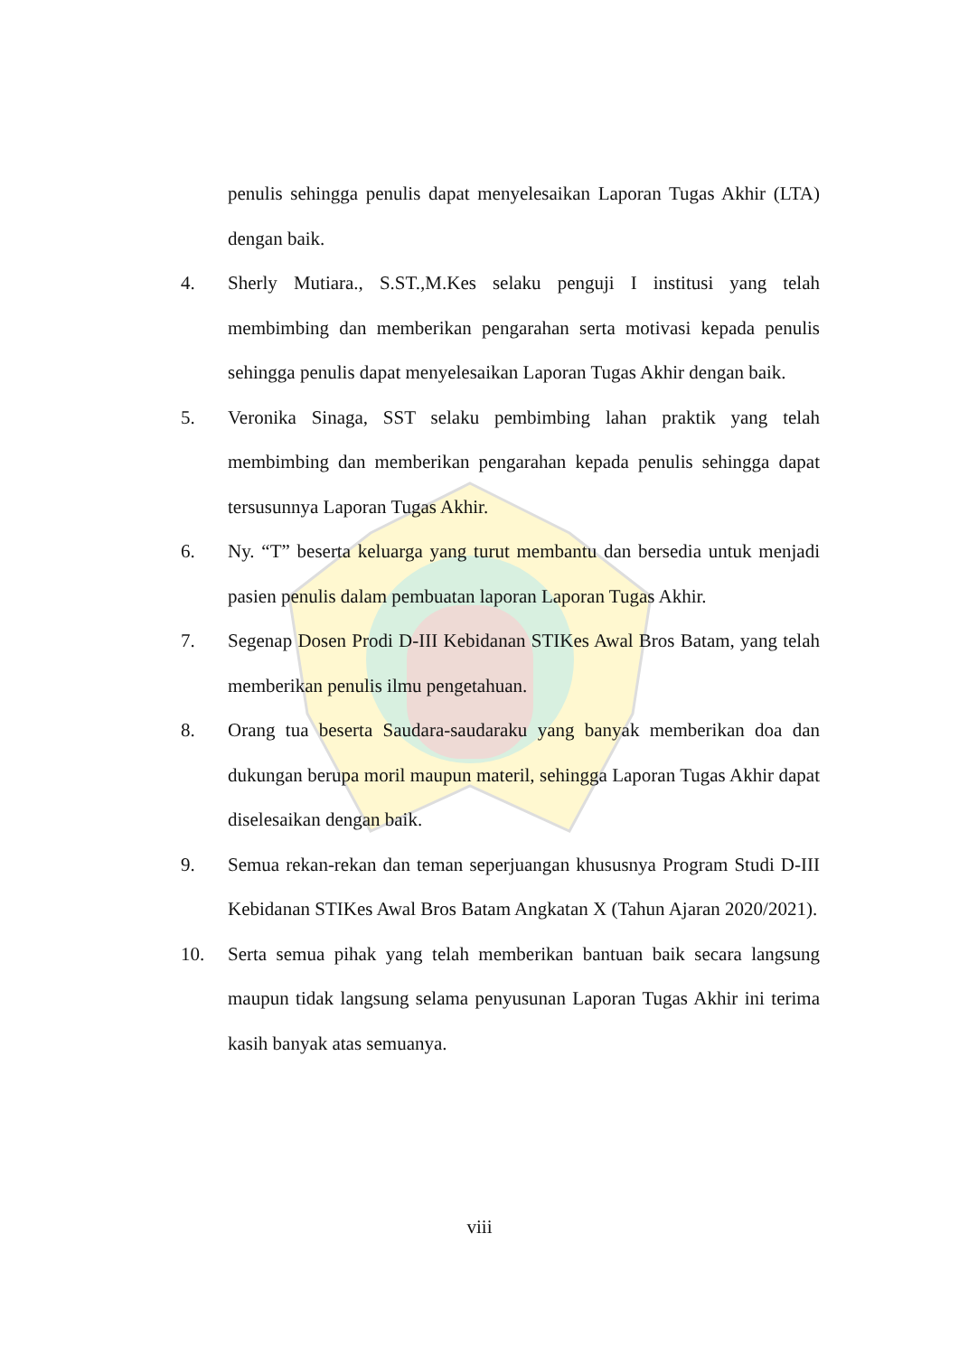penulis sehingga penulis dapat menyelesaikan Laporan Tugas Akhir (LTA) dengan baik.
4. Sherly Mutiara., S.ST.,M.Kes selaku penguji I institusi yang telah membimbing dan memberikan pengarahan serta motivasi kepada penulis sehingga penulis dapat menyelesaikan Laporan Tugas Akhir dengan baik.
5. Veronika Sinaga, SST selaku pembimbing lahan praktik yang telah membimbing dan memberikan pengarahan kepada penulis sehingga dapat tersusunnya Laporan Tugas Akhir.
6. Ny. “T” beserta keluarga yang turut membantu dan bersedia untuk menjadi pasien penulis dalam pembuatan laporan Laporan Tugas Akhir.
7. Segenap Dosen Prodi D-III Kebidanan STIKes Awal Bros Batam, yang telah memberikan penulis ilmu pengetahuan.
8. Orang tua beserta Saudara-saudaraku yang banyak memberikan doa dan dukungan berupa moril maupun materil, sehingga Laporan Tugas Akhir dapat diselesaikan dengan baik.
9. Semua rekan-rekan dan teman seperjuangan khususnya Program Studi D-III Kebidanan STIKes Awal Bros Batam Angkatan X (Tahun Ajaran 2020/2021).
10. Serta semua pihak yang telah memberikan bantuan baik secara langsung maupun tidak langsung selama penyusunan Laporan Tugas Akhir ini terima kasih banyak atas semuanya.
viii